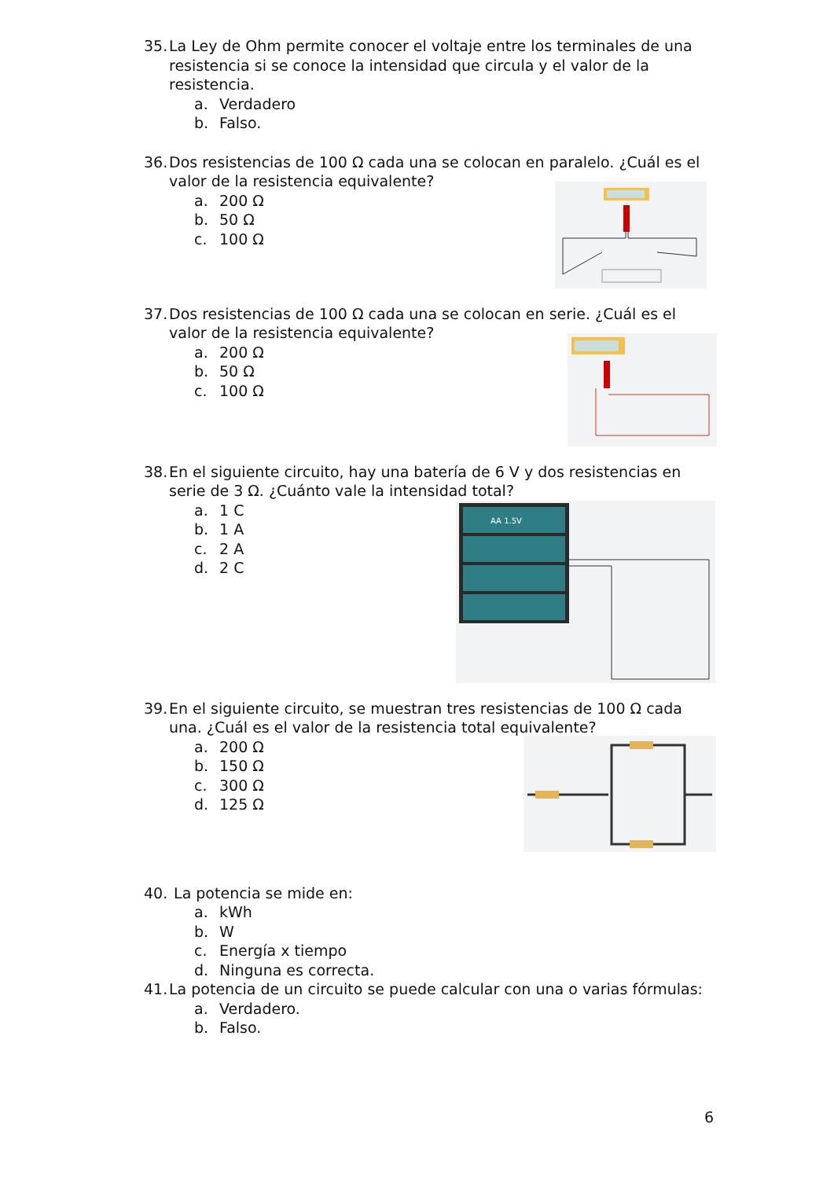35. La Ley de Ohm permite conocer el voltaje entre los terminales de una resistencia si se conoce la intensidad que circula y el valor de la resistencia.
a. Verdadero
b. Falso.
36. Dos resistencias de 100 Ω cada una se colocan en paralelo. ¿Cuál es el valor de la resistencia equivalente?
a. 200 Ω
b. 50 Ω
c. 100 Ω
37. Dos resistencias de 100 Ω cada una se colocan en serie. ¿Cuál es el valor de la resistencia equivalente?
a. 200 Ω
b. 50 Ω
c. 100 Ω
38. En el siguiente circuito, hay una batería de 6 V y dos resistencias en serie de 3 Ω. ¿Cuánto vale la intensidad total?
AA 1.5V
a. 1 C
b. 1 A
c. 2 A
d. 2 C
39. En el siguiente circuito, se muestran tres resistencias de 100 Ω cada una. ¿Cuál es el valor de la resistencia total equivalente?
a. 200 Ω
b. 150 Ω
c. 300 Ω
d. 125 Ω
40. La potencia se mide en:
a. kWh
b. W
c. Energía x tiempo
d. Ninguna es correcta.
41. La potencia de un circuito se puede calcular con una o varias fórmulas:
a. Verdadero.
b. Falso.
6